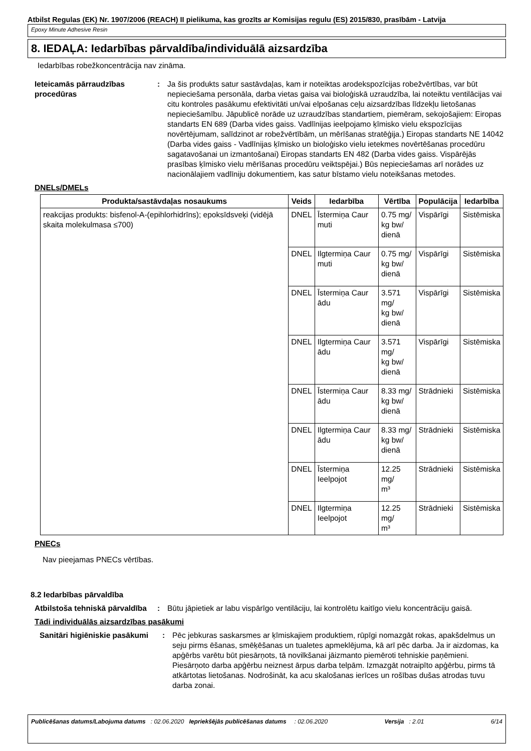Atbilst Regulas (EK) Nr. 1907/2006 (REACH) II pielikuma, kas grozīts ar Komisijas regulu (ES) 2015/830, prasībām - Latvija
Epoxy Minute Adhesive Resin
8. IEDAĻA: Iedarbības pārvaldība/individuālā aizsardzība
Iedarbības robežkoncentrācija nav zināma.
Ieteicamās pārraudzības procedūras
: Ja šis produkts satur sastāvdaļas, kam ir noteiktas arodekspozīcijas robežvērtības, var būt nepieciešama personāla, darba vietas gaisa vai bioloģiskā uzraudzība, lai noteiktu ventilācijas vai citu kontroles pasākumu efektivitāti un/vai elpošanas ceļu aizsardzības līdzekļu lietošanas nepieciešamību. Jāpublicē norāde uz uzraudzības standartiem, piemēram, sekojošajiem: Eiropas standarts EN 689 (Darba vides gaiss. Vadlīnijas ieelpojamo ķīmisko vielu ekspozīcijas novērtējumam, salīdzinot ar robežvērtībām, un mērīšanas stratēģija.) Eiropas standarts NE 14042 (Darba vides gaiss - Vadlīnijas ķīmisko un bioloģisko vielu ietekmes novērtēšanas procedūru sagatavošanai un izmantošanai) Eiropas standarts EN 482 (Darba vides gaiss. Vispārējās prasības ķīmisko vielu mērīšanas procedūru veiktspējai.) Būs nepieciešamas arī norādes uz nacionālajiem vadlīniju dokumentiem, kas satur bīstamo vielu noteikšanas metodes.
DNELs/DMELs
| Produkta/sastāvdaļas nosaukums | Veids | Iedarbība | Vērtība | Populācija | Iedarbība |
| --- | --- | --- | --- | --- | --- |
| reakcijas produkts: bisfenol-A-(epihlorhidrīns); epoksīdsveķi (vidējā skaita molekulmasa ≤700) | DNEL | Īstermiņa Caur muti | 0.75 mg/ kg bw/ dienā | Vispārīgi | Sistēmiska |
| | DNEL | Ilgtermiņa Caur muti | 0.75 mg/ kg bw/ dienā | Vispārīgi | Sistēmiska |
| | DNEL | Īstermiņa Caur ādu | 3.571 mg/ kg bw/ dienā | Vispārīgi | Sistēmiska |
| | DNEL | Ilgtermiņa Caur ādu | 3.571 mg/ kg bw/ dienā | Vispārīgi | Sistēmiska |
| | DNEL | Īstermiņa Caur ādu | 8.33 mg/ kg bw/ dienā | Strādnieki | Sistēmiska |
| | DNEL | Ilgtermiņa Caur ādu | 8.33 mg/ kg bw/ dienā | Strādnieki | Sistēmiska |
| | DNEL | Īstermiņa Ieelpojot | 12.25 mg/ m³ | Strādnieki | Sistēmiska |
| | DNEL | Ilgtermiņa Ieelpojot | 12.25 mg/ m³ | Strādnieki | Sistēmiska |
PNECs
Nav pieejamas PNECs vērtības.
8.2 Iedarbības pārvaldība
Atbilstoša tehniskā pārvaldība
: Būtu jāpietiek ar labu vispārīgo ventilāciju, lai kontrolētu kaitīgo vielu koncentrāciju gaisā.
Tādi individuālās aizsardzības pasākumi
Sanitāri higiēniskie pasākumi
: Pēc jebkuras saskarsmes ar ķīmiskajiem produktiem, rūpīgi nomazgāt rokas, apakšdelmus un seju pirms ēšanas, smēķēšanas un tualetes apmeklējuma, kā arī pēc darba. Ja ir aizdomas, ka apģērbs varētu būt piesārņots, tā novilkšanai jāizmanto piemēroti tehniskie paņēmieni. Piesārņoto darba apģērbu neiznest ārpus darba telpām. Izmazgāt notraipīto apģērbu, pirms tā atkārtotas lietošanas. Nodrošināt, ka acu skalošanas ierīces un rošības dušas atrodas tuvu darba zonai.
Publicēšanas datums/Labojuma datums : 02.06.2020 Iepriekšējās publicēšanas datums : 02.06.2020 Versija : 2.01 6/14